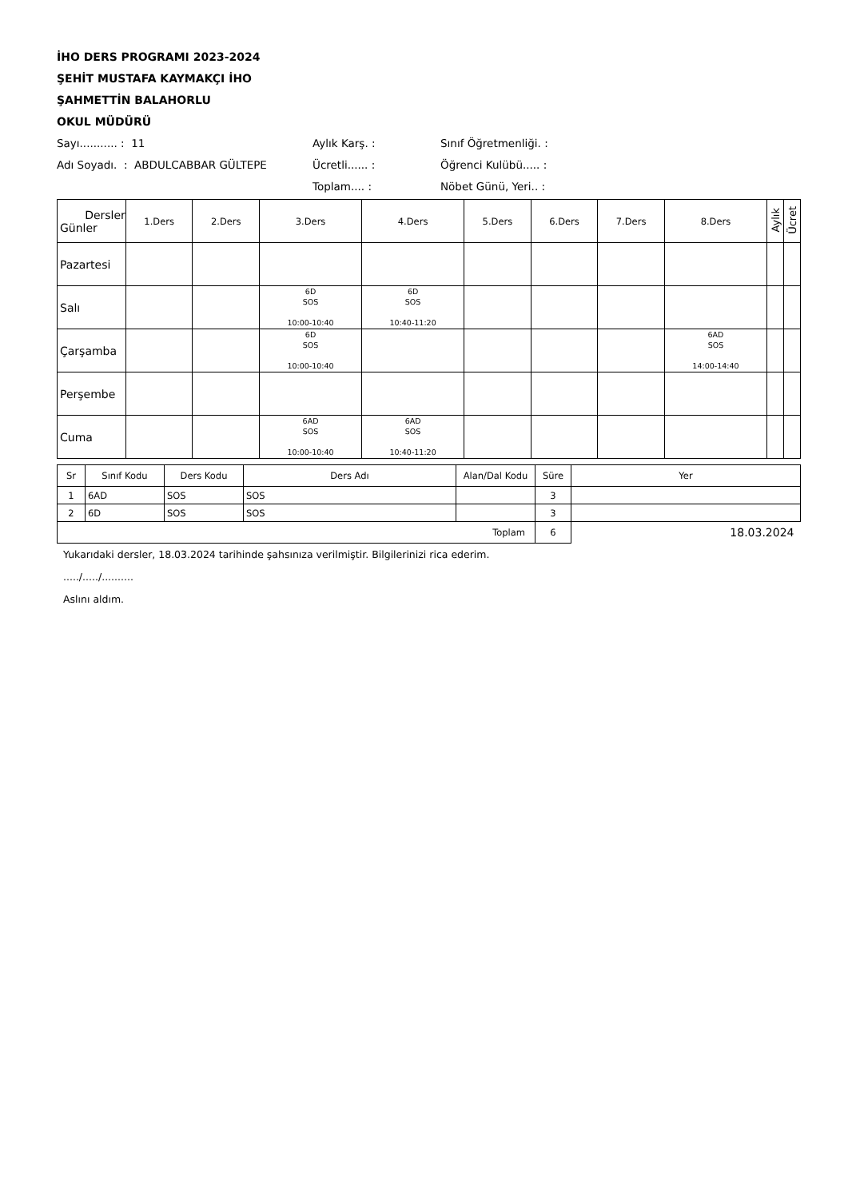İHO DERS PROGRAMI 2023-2024
ŞEHİT MUSTAFA KAYMAKÇI İHO
ŞAHMETTİN BALAHORLU
OKUL MÜDÜRÜ
Sayı........... : 11
Aylık Karş. :
Sınıf Öğretmenliği. :
Adı Soyadı. : ABDULCABBAR GÜLTEPE
Ücretli...... :
Öğrenci Kulübü..... :
Toplam.... :
Nöbet Günü, Yeri.. :
| Dersler Günler | 1.Ders | 2.Ders | 3.Ders | 4.Ders | 5.Ders | 6.Ders | 7.Ders | 8.Ders | Aylık | Ücret |
| --- | --- | --- | --- | --- | --- | --- | --- | --- | --- | --- |
| Pazartesi | | | | | | | | | | |
| Salı | | | 6D SOS 10:00-10:40 | 6D SOS 10:40-11:20 | | | | | | |
| Çarşamba | | | 6D SOS 10:00-10:40 | | | | | 6AD SOS 14:00-14:40 | | |
| Perşembe | | | | | | | | | | |
| Cuma | | | 6AD SOS 10:00-10:40 | 6AD SOS 10:40-11:20 | | | | | | |
| Sr | Sınıf Kodu | Ders Kodu | Ders Adı | Alan/Dal Kodu | Süre | Yer |
| 1 | 6AD | SOS | SOS | | 3 | |
| 2 | 6D | SOS | SOS | | 3 | |
| Toplam | | | | | 6 | 18.03.2024 |
Yukarıdaki dersler, 18.03.2024 tarihinde şahsınıza verilmiştir. Bilgilerinizi rica ederim.
...../...../..........
Aslını aldım.